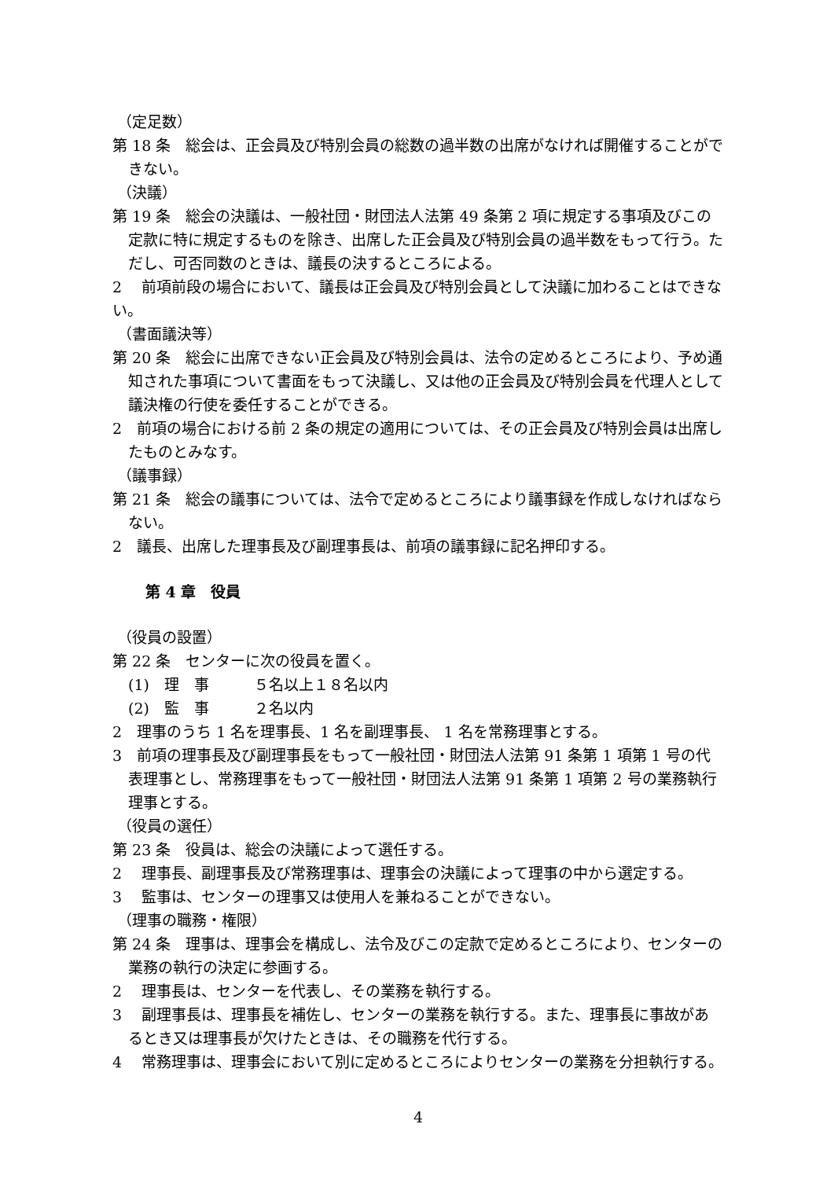（定足数）
第 18 条　総会は、正会員及び特別会員の総数の過半数の出席がなければ開催することができない。
（決議）
第 19 条　総会の決議は、一般社団・財団法人法第 49 条第 2 項に規定する事項及びこの定款に特に規定するものを除き、出席した正会員及び特別会員の過半数をもって行う。ただし、可否同数のときは、議長の決するところによる。
2　 前項前段の場合において、議長は正会員及び特別会員として決議に加わることはできない。
（書面議決等）
第 20 条　総会に出席できない正会員及び特別会員は、法令の定めるところにより、予め通知された事項について書面をもって決議し、又は他の正会員及び特別会員を代理人として議決権の行使を委任することができる。
2　前項の場合における前 2 条の規定の適用については、その正会員及び特別会員は出席したものとみなす。
（議事録）
第 21 条　総会の議事については、法令で定めるところにより議事録を作成しなければならない。
2　議長、出席した理事長及び副理事長は、前項の議事録に記名押印する。
第 4 章　役員
（役員の設置）
第 22 条　センターに次の役員を置く。
(1)　理　事　　　５名以上１８名以内
(2)　監　事　　　２名以内
2　理事のうち 1 名を理事長、1 名を副理事長、 1 名を常務理事とする。
3　前項の理事長及び副理事長をもって一般社団・財団法人法第 91 条第 1 項第 1 号の代表理事とし、常務理事をもって一般社団・財団法人法第 91 条第 1 項第 2 号の業務執行理事とする。
（役員の選任）
第 23 条　役員は、総会の決議によって選任する。
2　 理事長、副理事長及び常務理事は、理事会の決議によって理事の中から選定する。
3　 監事は、センターの理事又は使用人を兼ねることができない。
（理事の職務・権限）
第 24 条　理事は、理事会を構成し、法令及びこの定款で定めるところにより、センターの業務の執行の決定に参画する。
2　 理事長は、センターを代表し、その業務を執行する。
3　 副理事長は、理事長を補佐し、センターの業務を執行する。また、理事長に事故があるとき又は理事長が欠けたときは、その職務を代行する。
4　 常務理事は、理事会において別に定めるところによりセンターの業務を分担執行する。
4